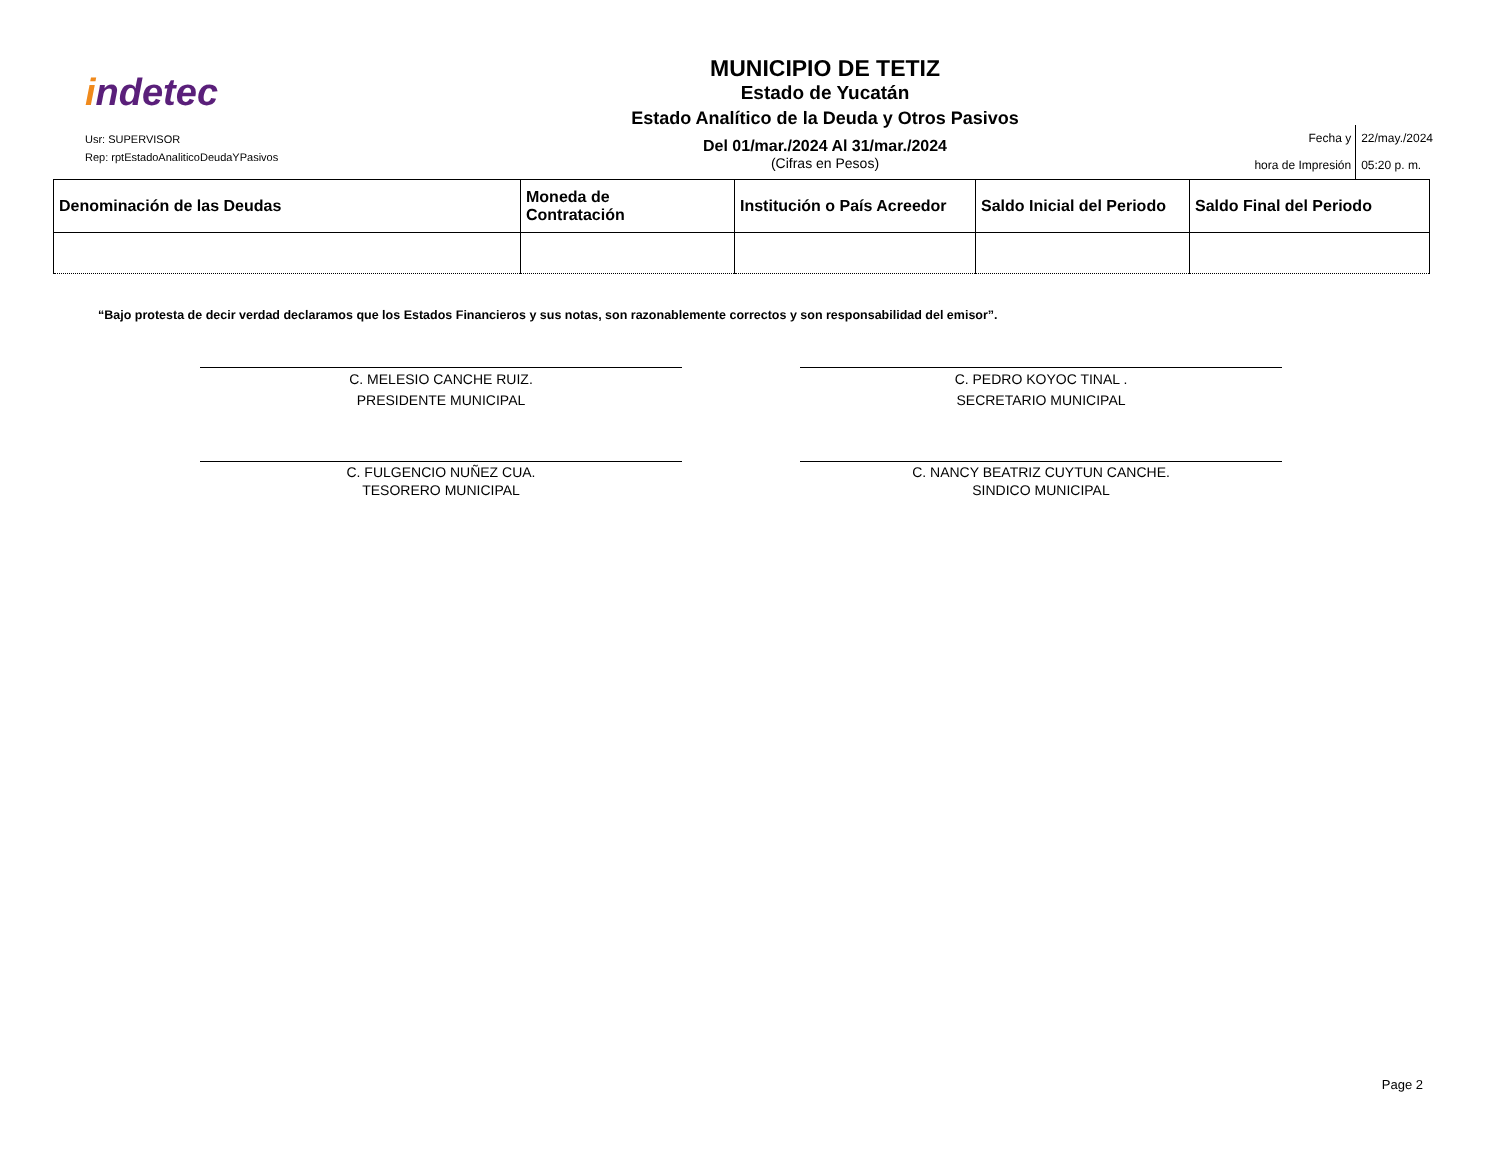indetec
Usr: SUPERVISOR
Rep: rptEstadoAnaliticoDeudaYPasivos
MUNICIPIO DE TETIZ
Estado de Yucatán
Estado Analítico de la Deuda y Otros Pasivos
Del 01/mar./2024 Al 31/mar./2024
(Cifras en Pesos)
Fecha y
hora de Impresión
22/may./2024
05:20 p. m.
| Denominación de las Deudas | Moneda de Contratación | Institución o País Acreedor | Saldo Inicial del Periodo | Saldo Final del Periodo |
| --- | --- | --- | --- | --- |
“Bajo protesta de decir verdad declaramos que los Estados Financieros y sus notas, son razonablemente correctos y son responsabilidad del emisor”.
C. MELESIO CANCHE RUIZ.
PRESIDENTE MUNICIPAL
C. PEDRO KOYOC TINAL .
SECRETARIO MUNICIPAL
C. FULGENCIO NUÑEZ CUA.
TESORERO MUNICIPAL
C. NANCY BEATRIZ CUYTUN CANCHE.
SINDICO MUNICIPAL
Page 2